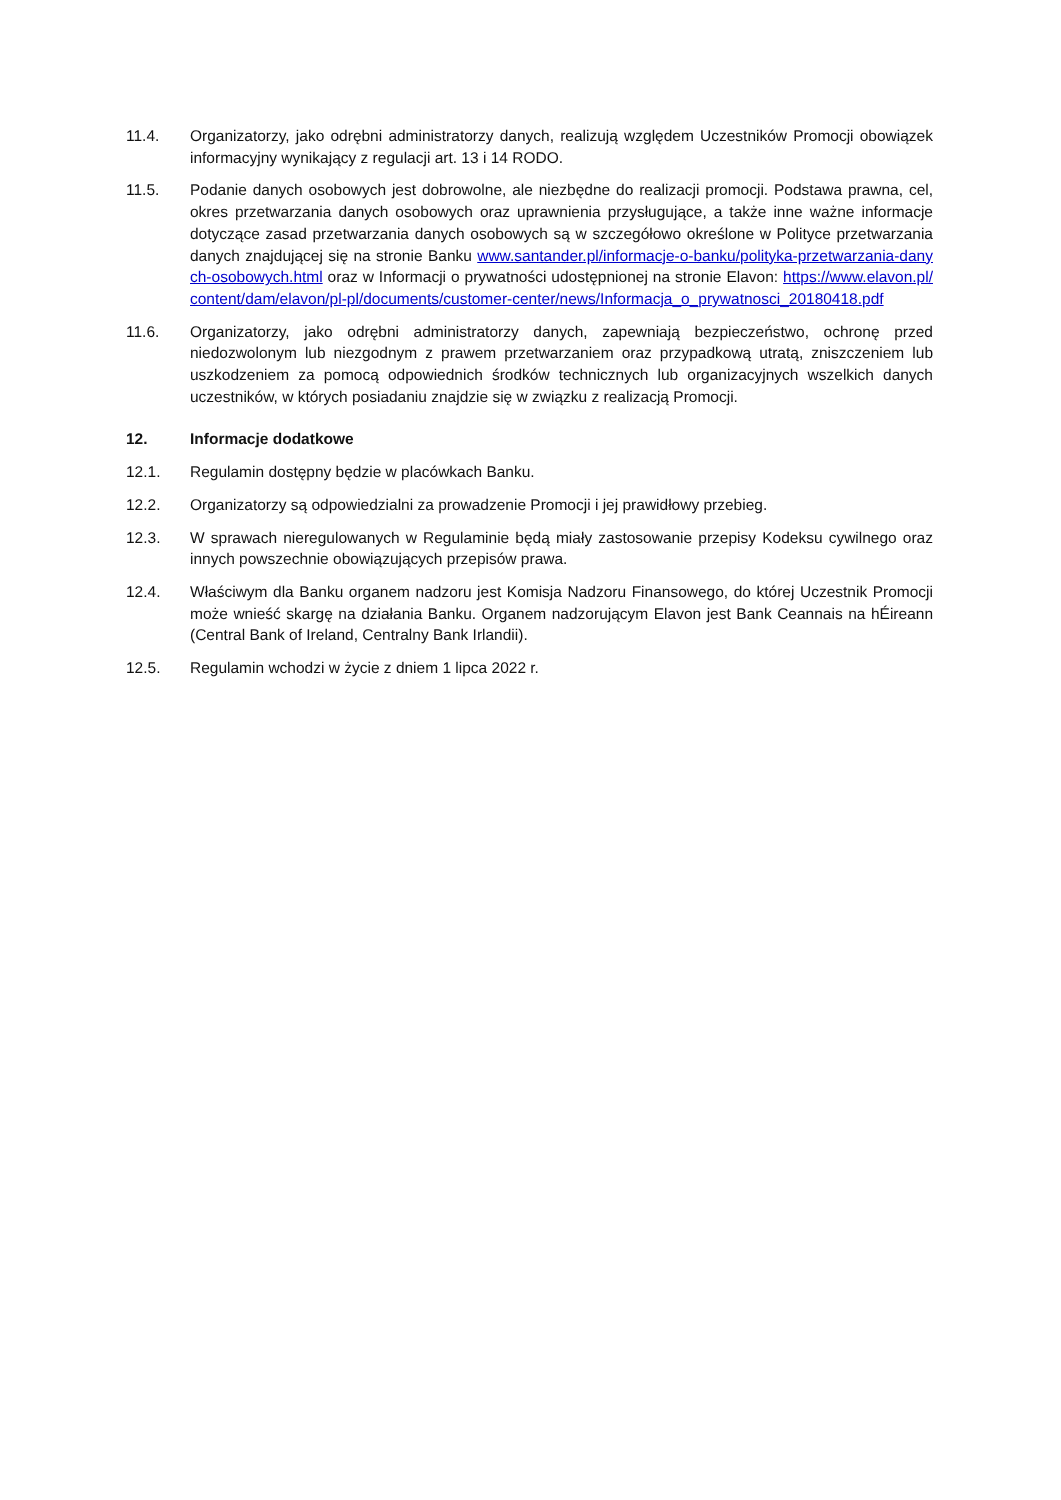11.4. Organizatorzy, jako odrębni administratorzy danych, realizują względem Uczestników Promocji obowiązek informacyjny wynikający z regulacji art. 13 i 14 RODO.
11.5. Podanie danych osobowych jest dobrowolne, ale niezbędne do realizacji promocji. Podstawa prawna, cel, okres przetwarzania danych osobowych oraz uprawnienia przysługujące, a także inne ważne informacje dotyczące zasad przetwarzania danych osobowych są w szczegółowo określone w Polityce przetwarzania danych znajdującej się na stronie Banku www.santander.pl/informacje-o-banku/polityka-przetwarzania-danych-osobowych.html oraz w Informacji o prywatności udostępnionej na stronie Elavon: https://www.elavon.pl/content/dam/elavon/pl-pl/documents/customer-center/news/Informacja_o_prywatnosci_20180418.pdf
11.6. Organizatorzy, jako odrębni administratorzy danych, zapewniają bezpieczeństwo, ochronę przed niedozwolonym lub niezgodnym z prawem przetwarzaniem oraz przypadkową utratą, zniszczeniem lub uszkodzeniem za pomocą odpowiednich środków technicznych lub organizacyjnych wszelkich danych uczestników, w których posiadaniu znajdzie się w związku z realizacją Promocji.
12. Informacje dodatkowe
12.1. Regulamin dostępny będzie w placówkach Banku.
12.2. Organizatorzy są odpowiedzialni za prowadzenie Promocji i jej prawidłowy przebieg.
12.3. W sprawach nieregulowanych w Regulaminie będą miały zastosowanie przepisy Kodeksu cywilnego oraz innych powszechnie obowiązujących przepisów prawa.
12.4. Właściwym dla Banku organem nadzoru jest Komisja Nadzoru Finansowego, do której Uczestnik Promocji może wnieść skargę na działania Banku. Organem nadzorującym Elavon jest Bank Ceannais na hÉireann (Central Bank of Ireland, Centralny Bank Irlandii).
12.5. Regulamin wchodzi w życie z dniem 1 lipca 2022 r.